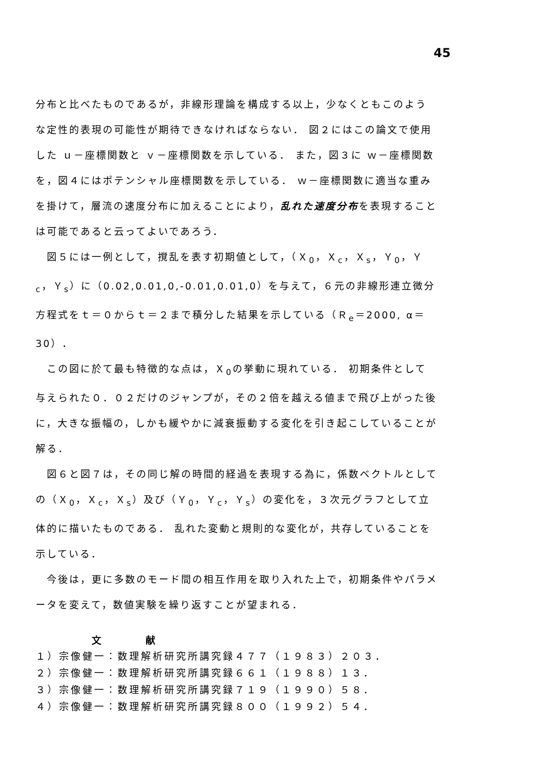45
分布と比べたものであるが，非線形理論を構成する以上，少なくともこのような定性的表現の可能性が期待できなければならない． 図２にはこの論文で使用した ｕ－座標関数と ｖ－座標関数を示している． また，図３に ｗ－座標関数を，図４にはポテンシャル座標関数を示している． ｗ－座標関数に適当な重みを掛けて，層流の速度分布に加えることにより，乱れた速度分布を表現することは可能であると云ってよいであろう．
図５には一例として，撹乱を表す初期値として，（Ｘ<sub>0</sub>，Ｘ<sub>c</sub>，Ｘ<sub>s</sub>，Ｙ<sub>0</sub>，Ｙ<sub>c</sub>，Ｙ<sub>s</sub>）に（0.02,0.01,0,-0.01,0.01,0）を与えて，６元の非線形連立微分方程式をｔ＝０からｔ＝２まで積分した結果を示している（Ｒ<sub>e</sub>＝2000, α＝30）．
この図に於て最も特徴的な点は，Ｘ<sub>0</sub>の挙動に現れている． 初期条件として与えられた０．０２だけのジャンプが，その２倍を越える値まで飛び上がった後に，大きな振幅の，しかも緩やかに減衰振動する変化を引き起こしていることが解る．
図６と図７は，その同じ解の時間的経過を表現する為に，係数ベクトルとしての（Ｘ<sub>0</sub>，Ｘ<sub>c</sub>，Ｘ<sub>s</sub>）及び（Ｙ<sub>0</sub>，Ｙ<sub>c</sub>，Ｙ<sub>s</sub>）の変化を，３次元グラフとして立体的に描いたものである． 乱れた変動と規則的な変化が，共存していることを示している．
今後は，更に多数のモード間の相互作用を取り入れた上で，初期条件やパラメータを変えて，数値実験を繰り返すことが望まれる．
文 献
１）宗像健一：数理解析研究所講究録４７７（１９８３）２０３．
２）宗像健一：数理解析研究所講究録６６１（１９８８）１３．
３）宗像健一：数理解析研究所講究録７１９（１９９０）５８．
４）宗像健一：数理解析研究所講究録８００（１９９２）５４．